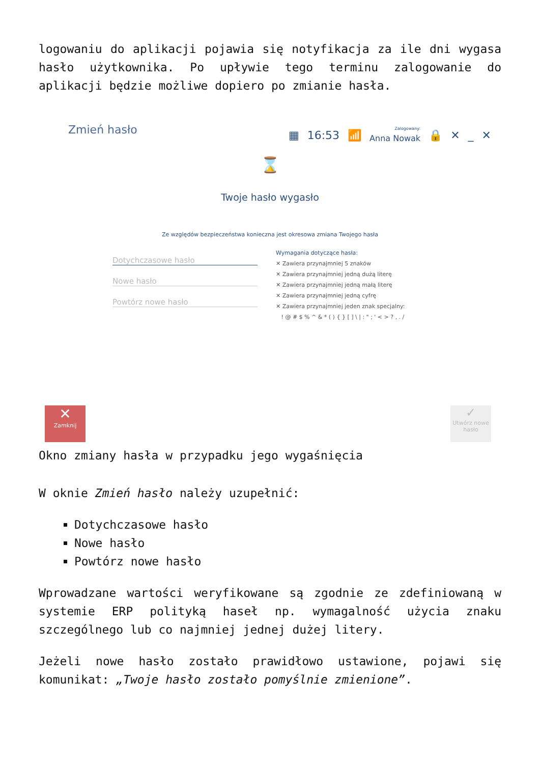logowaniu do aplikacji pojawia się notyfikacja za ile dni wygasa hasło użytkownika. Po upływie tego terminu zalogowanie do aplikacji będzie możliwe dopiero po zmianie hasła.
Zmień hasło
▦ 16:53 📶 Zalogowany:
Anna Nowak 🔒 ✕ _ ✕
⌛
Twoje hasło wygasło
Ze względów bezpieczeństwa konieczna jest okresowa zmiana Twojego hasła
Dotychczasowe hasło
Nowe hasło
Powtórz nowe hasło
Wymagania dotyczące hasła:
✕ Zawiera przynajmniej 5 znaków
✕ Zawiera przynajmniej jedną dużą literę
✕ Zawiera przynajmniej jedną małą literę
✕ Zawiera przynajmniej jedną cyfrę
✕ Zawiera przynajmniej jeden znak specjalny:
! @ # $ % ^ & * ( ) { } [ ] \ | : " ; ' < > ? , . /
✕
Zamknij
✓
Utwórz nowe hasło
Okno zmiany hasła w przypadku jego wygaśnięcia
W oknie Zmień hasło należy uzupełnić:
Dotychczasowe hasło
Nowe hasło
Powtórz nowe hasło
Wprowadzane wartości weryfikowane są zgodnie ze zdefiniowaną w systemie ERP polityką haseł np. wymagalność użycia znaku szczególnego lub co najmniej jednej dużej litery.
Jeżeli nowe hasło zostało prawidłowo ustawione, pojawi się komunikat: „Twoje hasło zostało pomyślnie zmienione”.